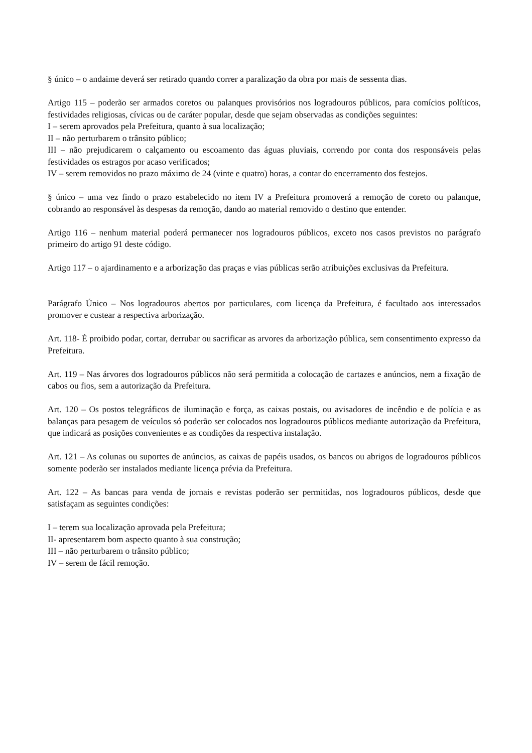§ único – o andaime deverá ser retirado quando correr a paralização da obra por mais de sessenta dias.
Artigo 115 – poderão ser armados coretos ou palanques provisórios nos logradouros públicos, para comícios políticos, festividades religiosas, cívicas ou de caráter popular, desde que sejam observadas as condições seguintes:
I – serem aprovados pela Prefeitura, quanto à sua localização;
II – não perturbarem o trânsito público;
III – não prejudicarem o calçamento ou escoamento das águas pluviais, correndo por conta dos responsáveis pelas festividades os estragos por acaso verificados;
IV – serem removidos no prazo máximo de 24 (vinte e quatro) horas, a contar do encerramento dos festejos.
§ único – uma vez findo o prazo estabelecido no item IV a Prefeitura promoverá a remoção de coreto ou palanque, cobrando ao responsável às despesas da remoção, dando ao material removido o destino que entender.
Artigo 116 – nenhum material poderá permanecer nos logradouros públicos, exceto nos casos previstos no parágrafo primeiro do artigo 91 deste código.
Artigo 117 – o ajardinamento e a arborização das praças e vias públicas serão atribuições exclusivas da Prefeitura.
Parágrafo Único – Nos logradouros abertos por particulares, com licença da Prefeitura, é facultado aos interessados promover e custear a respectiva arborização.
Art. 118- É proibido podar, cortar, derrubar ou sacrificar as arvores da arborização pública, sem consentimento expresso da Prefeitura.
Art. 119 – Nas árvores dos logradouros públicos não será permitida a colocação de cartazes e anúncios, nem a fixação de cabos ou fios, sem a autorização da Prefeitura.
Art. 120 – Os postos telegráficos de iluminação e força, as caixas postais, ou avisadores de incêndio e de polícia e as balanças para pesagem de veículos só poderão ser colocados nos logradouros públicos mediante autorização da Prefeitura, que indicará as posições convenientes e as condições da respectiva instalação.
Art. 121 – As colunas ou suportes de anúncios, as caixas de papéis usados, os bancos ou abrigos de logradouros públicos somente poderão ser instalados mediante licença prévia da Prefeitura.
Art. 122 – As bancas para venda de jornais e revistas poderão ser permitidas, nos logradouros públicos, desde que satisfaçam as seguintes condições:
I – terem sua localização aprovada pela Prefeitura;
II- apresentarem bom aspecto quanto à sua construção;
III – não perturbarem o trânsito público;
IV – serem de fácil remoção.